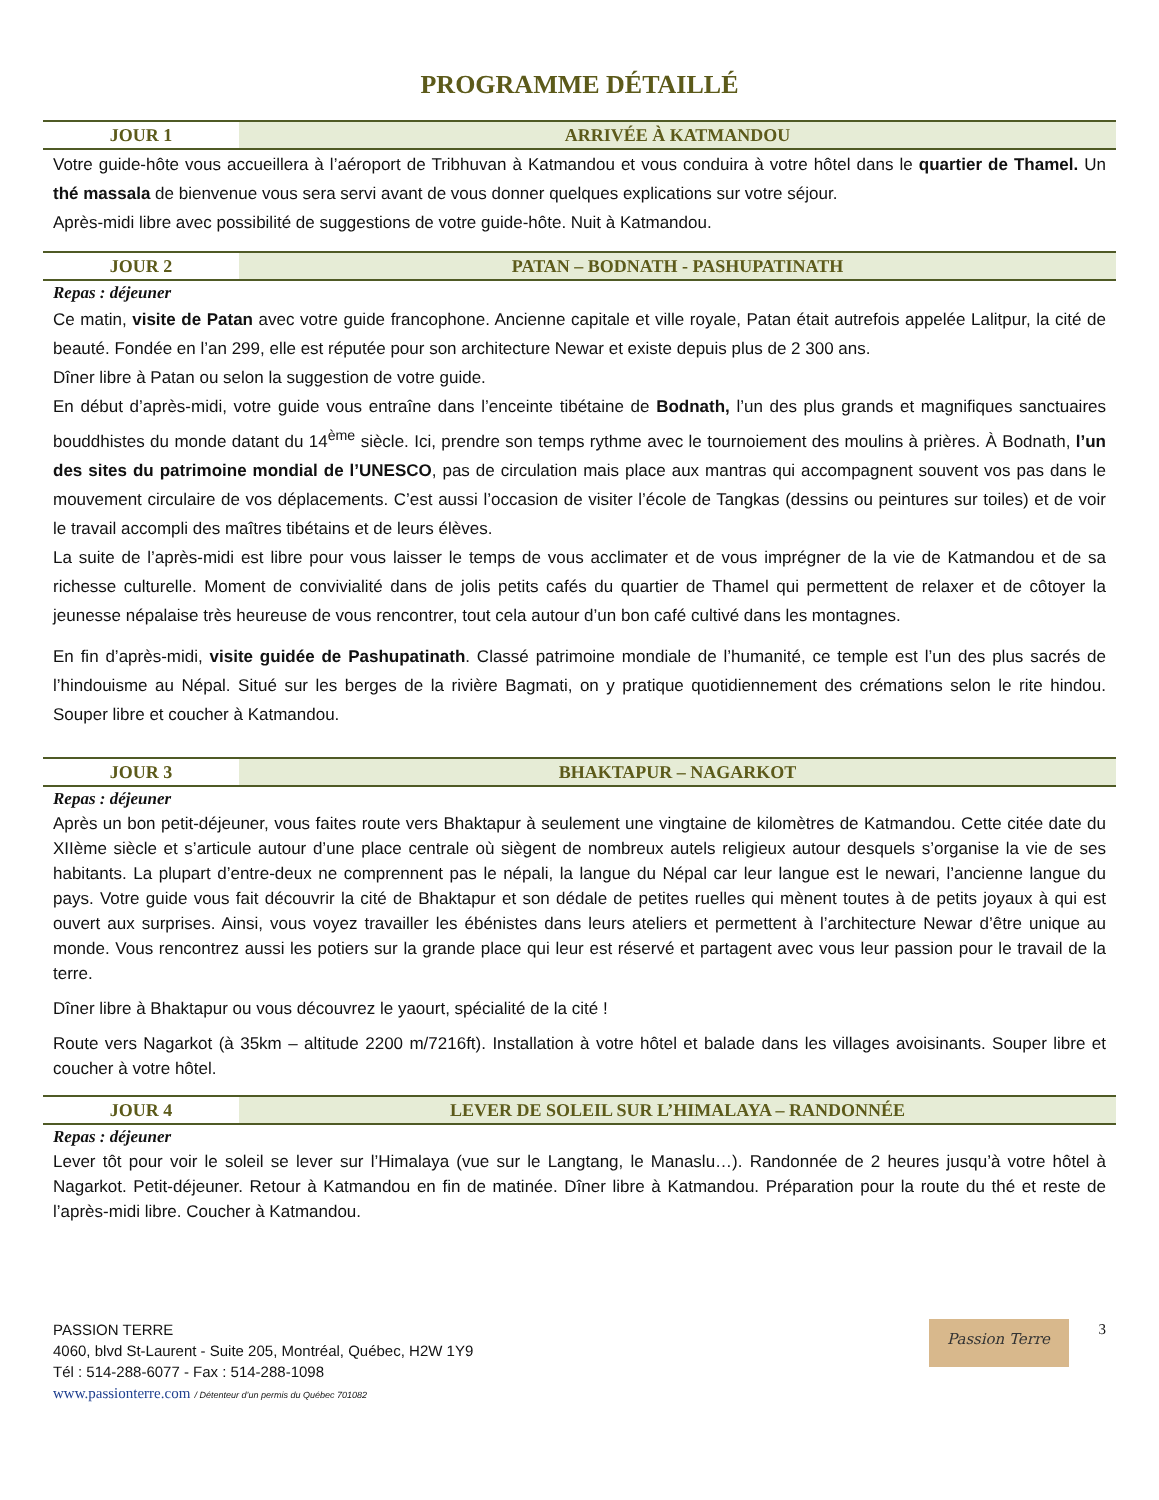PROGRAMME DÉTAILLÉ
JOUR 1 ARRIVÉE À KATMANDOU
Votre guide-hôte vous accueillera à l’aéroport de Tribhuvan à Katmandou et vous conduira à votre hôtel dans le quartier de Thamel. Un thé massala de bienvenue vous sera servi avant de vous donner quelques explications sur votre séjour.
Après-midi libre avec possibilité de suggestions de votre guide-hôte. Nuit à Katmandou.
JOUR 2 PATAN – BODNATH - PASHUPATINATH
Repas : déjeuner
Ce matin, visite de Patan avec votre guide francophone. Ancienne capitale et ville royale, Patan était autrefois appelée Lalitpur, la cité de beauté. Fondée en l’an 299, elle est réputée pour son architecture Newar et existe depuis plus de 2 300 ans.
Dîner libre à Patan ou selon la suggestion de votre guide.
En début d’après-midi, votre guide vous entraîne dans l’enceinte tibétaine de Bodnath, l’un des plus grands et magnifiques sanctuaires bouddhistes du monde datant du 14<sup>ème</sup> siècle. Ici, prendre son temps rythme avec le tournoiement des moulins à prières. À Bodnath, l’un des sites du patrimoine mondial de l’UNESCO, pas de circulation mais place aux mantras qui accompagnent souvent vos pas dans le mouvement circulaire de vos déplacements. C’est aussi l’occasion de visiter l’école de Tangkas (dessins ou peintures sur toiles) et de voir le travail accompli des maîtres tibétains et de leurs élèves.
La suite de l’après-midi est libre pour vous laisser le temps de vous acclimater et de vous imprégner de la vie de Katmandou et de sa richesse culturelle. Moment de convivialité dans de jolis petits cafés du quartier de Thamel qui permettent de relaxer et de côtoyer la jeunesse népalaise très heureuse de vous rencontrer, tout cela autour d’un bon café cultivé dans les montagnes.
En fin d’après-midi, visite guidée de Pashupatinath. Classé patrimoine mondiale de l’humanité, ce temple est l’un des plus sacrés de l’hindouisme au Népal. Situé sur les berges de la rivière Bagmati, on y pratique quotidiennement des crémations selon le rite hindou. Souper libre et coucher à Katmandou.
JOUR 3 BHAKTAPUR – NAGARKOT
Repas : déjeuner
Après un bon petit-déjeuner, vous faites route vers Bhaktapur à seulement une vingtaine de kilomètres de Katmandou. Cette citée date du XIIème siècle et s’articule autour d’une place centrale où siègent de nombreux autels religieux autour desquels s’organise la vie de ses habitants. La plupart d’entre-deux ne comprennent pas le népali, la langue du Népal car leur langue est le newari, l’ancienne langue du pays. Votre guide vous fait découvrir la cité de Bhaktapur et son dédale de petites ruelles qui mènent toutes à de petits joyaux à qui est ouvert aux surprises. Ainsi, vous voyez travailler les ébénistes dans leurs ateliers et permettent à l’architecture Newar d’être unique au monde. Vous rencontrez aussi les potiers sur la grande place qui leur est réservé et partagent avec vous leur passion pour le travail de la terre.
Dîner libre à Bhaktapur ou vous découvrez le yaourt, spécialité de la cité !
Route vers Nagarkot (à 35km – altitude 2200 m/7216ft). Installation à votre hôtel et balade dans les villages avoisinants. Souper libre et coucher à votre hôtel.
JOUR 4 LEVER DE SOLEIL SUR L’HIMALAYA – RANDONNÉE
Repas : déjeuner
Lever tôt pour voir le soleil se lever sur l’Himalaya (vue sur le Langtang, le Manaslu…). Randonnée de 2 heures jusqu’à votre hôtel à Nagarkot. Petit-déjeuner. Retour à Katmandou en fin de matinée. Dîner libre à Katmandou. Préparation pour la route du thé et reste de l’après-midi libre. Coucher à Katmandou.
PASSION TERRE
4060, blvd St-Laurent - Suite 205, Montréal, Québec, H2W 1Y9
Tél : 514-288-6077 - Fax : 514-288-1098
www.passionterre.com / Détenteur d’un permis du Québec 701082
Passion Terre
3